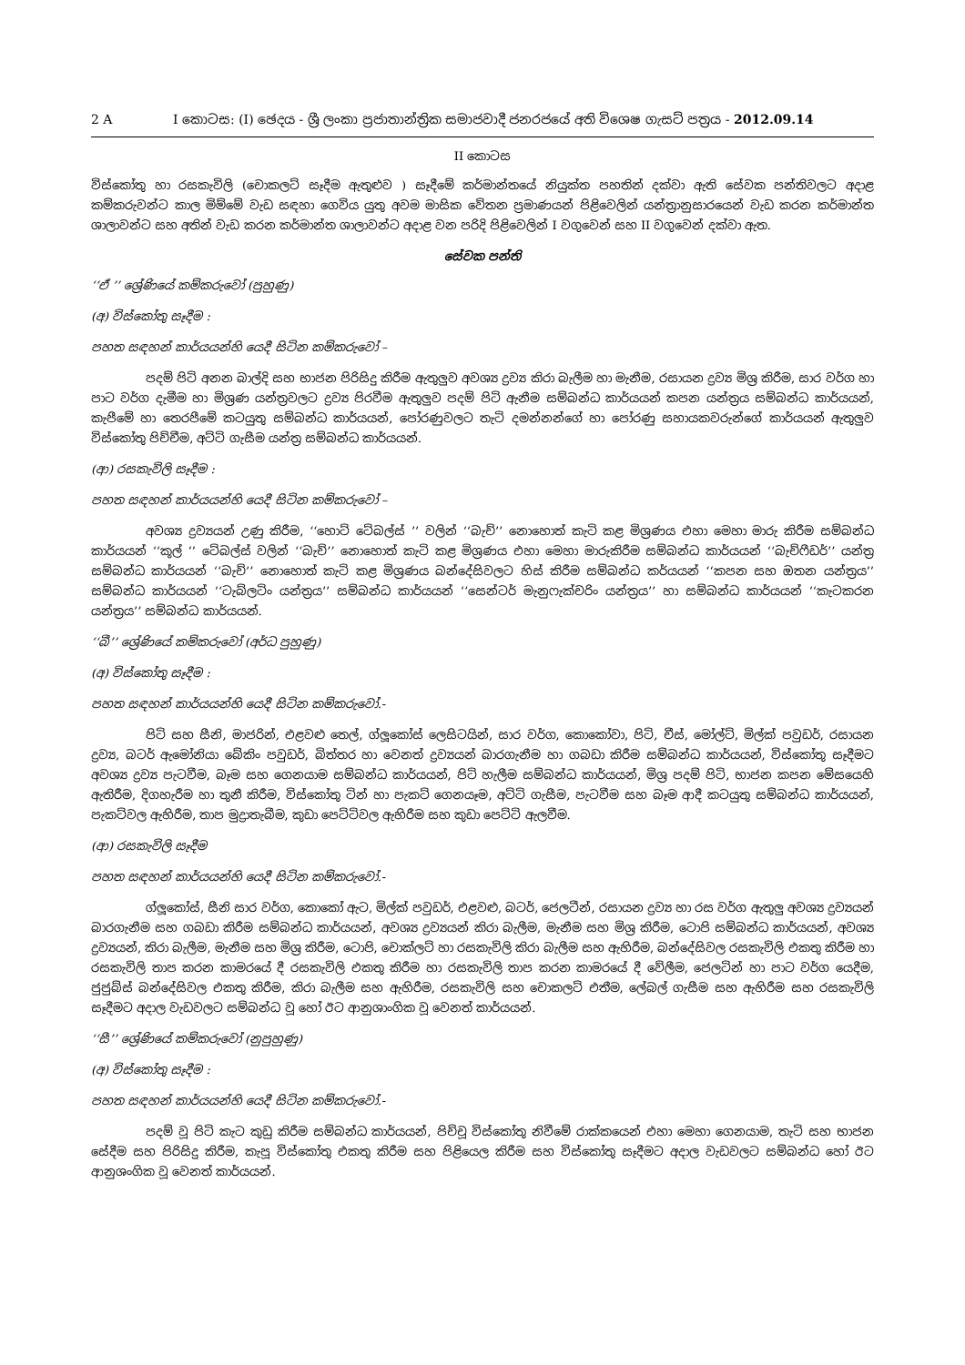2 A I කොටස: (I) ඡෙදය - ශ්‍රී ලංකා ප්‍රජාතාන්ත්‍රික සමාජවාදී ජනරජයේ අති විශෙෂ ගැසට් පත්‍රය - 2012.09.14
II කොටස
විස්කෝතු හා රසකැවිලි (චොකලට් සෑදීම ඇතුළුව ) සෑදීමේ කර්මාන්තයේ නියුක්ත පහතින් දක්වා ඇති සේවක පන්තිවලට අදාළ කම්කරුවන්ට කාල මිම්මේ වැඩ සඳහා ගෙවිය යුතු අවම මාසික වේතන ප්‍රමාණයන් පිළිවෙලින් යන්ත්‍රානුසාරයෙන් වැඩ කරන කර්මාන්ත ශාලාවන්ට සහ අතින් වැඩ කරන කර්මාන්ත ශාලාවන්ට අදාළ වන පරිදි පිළිවෙලින් I වගුවෙන් සහ II වගුවෙන් දක්වා ඇත.
සේවක පන්ති
‘‘ඒ ’’ ශ්‍රේණියේ කම්කරුවෝ (පුහුණු)
(අ) විස්කෝතු සෑදීම :
පහත සඳහන් කාර්යයන්හි යෙදී සිටින කම්කරුවෝ –
පදම් පිටි අනන බාල්දි සහ භාජන පිරිසිදු කිරීම ඇතුලුව අවශ්‍ය ද්‍රව්‍ය කිරා බැලීම හා මැනීම, රසායන ද්‍රව්‍ය මිශ්‍ර කිරීම, සාර වර්ග හා පාට වර්ග දැමීම හා මිශ්‍රණ යන්ත්‍රවලට ද්‍රව්‍ය පිරවීම ඇතුලුව පදම් පිටි ඇනීම සම්බන්ධ කාර්යයන් කපන යන්ත්‍රය සම්බන්ධ කාර්යයන්, කැපීමේ හා තෙරපීමේ කටයුතු සම්බන්ධ කාර්යයන්, පෝරණුවලට තැටි දමන්නන්ගේ හා පෝරණු සහායකවරුන්ගේ කාර්යයන් ඇතුලුව විස්කෝතු පිච්චීම, අට්ටි ගැසීම යන්ත්‍ර සම්බන්ධ කාර්යයන්.
(ආ) රසකැවිලි සෑදීම :
පහත සඳහන් කාර්යයන්හි යෙදී සිටින කම්කරුවෝ –
අවශ්‍ය ද්‍රව්‍යයන් උණු කිරීම, ‘‘හොට් ටේබල්ස් ’’ වලින් ‘‘බැච්’’ නොහොත් කැටි කළ මිශ්‍රණය එහා මෙහා මාරු කිරීම සම්බන්ධ කාර්යයන් ‘‘කූල් ’’ ටේබල්ස් වලින් ‘‘බැච්’’ නොහොත් කැටි කළ මිශ්‍රණය එහා මෙහා මාරුකිරීම සම්බන්ධ කාර්යයන් ‘‘බැච්ෆීඩර්’’ යන්ත්‍ර සම්බන්ධ කාර්යයන් ‘‘බැච්’’ නොහොත් කැටි කළ මිශ්‍රණය බන්දේසිවලට හිස් කිරීම සම්බන්ධ කර්යයන් ‘‘කපන සහ ඔතන යන්ත්‍රය’’ සම්බන්ධ කාර්යයන් ‘‘ටැබ්ලටිං යන්ත්‍රය’’ සම්බන්ධ කාර්යයන් ‘‘සෙන්ටර් මැනුෆැක්චරිං යන්ත්‍රය’’ හා සම්බන්ධ කාර්යයන් ‘‘කැටකරන යන්ත්‍රය’’ සම්බන්ධ කාර්යයන්.
‘‘බී’’ ශ්‍රේණියේ කම්කරුවෝ (අර්ධ පුහුණු)
(අ) විස්කෝතු සෑදීම :
පහත සඳහන් කාර්යයන්හි යෙදී සිටින කම්කරුවෝ.-
පිටි සහ සීනි, මාජරින්, එළවළු තෙල්, ග්ලූකෝස් ලෙසිටයින්, සාර වර්ග, කොකෝවා, පිටි, චීස්, මෝල්ට්, මිල්ක් පවුඩර්, රසායන ද්‍රව්‍ය, බටර් ඇමෝනියා බේකිං පවුඩර්, බිත්තර හා වෙනත් ද්‍රව්‍යයන් බාරගැනීම හා ගබඩා කිරීම සම්බන්ධ කාර්යයන්, විස්කෝතු සෑදීමට අවශ්‍ය ද්‍රව්‍ය පැටවීම, බෑම සහ ගෙනයාම සම්බන්ධ කාර්යයන්, පිටි හැලීම සම්බන්ධ කාර්යයන්, මිශ්‍ර පදම් පිටි, භාජන කපන මේසයෙහි ඇතිරීම, දිගහැරීම හා තුනී කිරීම, විස්කෝතු ටින් හා පැකට් ගෙනයෑම, අට්ටි ගැසීම, පැටවීම සහ බෑම ආදී කටයුතු සම්බන්ධ කාර්යයන්, පැකට්වල ඇහිරීම, තාප මුද්‍රාතැබීම, කුඩා පෙට්ටිවල ඇහිරීම සහ කුඩා පෙට්ටි ඇලවීම.
(ආ) රසකැවිලි සෑදීම
පහත සඳහන් කාර්යයන්හි යෙදී සිටින කම්කරුවෝ.-
ග්ලූකෝස්, සීනි සාර වර්ග, කොකෝ ඇට, මිල්ක් පවුඩර්, එළවළු, බටර්, ජෙලටීන්, රසායන ද්‍රව්‍ය හා රස වර්ග ඇතුලු අවශ්‍ය ද්‍රව්‍යයන් බාරගැනීම සහ ගබඩා කිරීම සම්බන්ධ කාර්යයන්, අවශ්‍ය ද්‍රව්‍යයන් කිරා බැලීම, මැනීම සහ මිශ්‍ර කිරීම, ටොපි සම්බන්ධ කාර්යයන්, අවශ්‍ය ද්‍රව්‍යයන්, කිරා බැලීම, මැනීම සහ මිශ්‍ර කිරීම, ටොපි, චොක්ලට් හා රසකැවිලි කිරා බැලීම සහ ඇහිරීම, බන්දේසිවල රසකැවිලි එකතු කිරීම හා රසකැවිලි තාප කරන කාමරයේ දී රසකැවිලි එකතු කිරීම හා රසකැවිලි තාප කරන කාමරයේ දී වේලීම, ජෙලටින් හා පාට වර්ග යෙදීම, ජුජුබ්ස් බන්දේසිවල එකතු කිරීම, කිරා බැලීම සහ ඇහිරීම, රසකැවිලි සහ චොකලට් එතීම, ලේබල් ගැසීම සහ ඇහිරීම සහ රසකැවිලි සෑදීමට අදාල වැඩවලට සම්බන්ධ වූ හෝ ඊට ආනුශාංගික වූ වෙනත් කාර්යයන්.
‘‘සී’’ ශ්‍රේණියේ කම්කරුවෝ (නුපුහුණු)
(අ) විස්කෝතු සෑදීම :
පහත සඳහන් කාර්යයන්හි යෙදී සිටින කම්කරුවෝ.-
පදම් වූ පිටි කැට කුඩු කිරීම සම්බන්ධ කාර්යයන්, පිච්චූ විස්කෝතු නිවීමේ රාක්කයෙන් එහා මෙහා ගෙනයාම, තැටි සහ භාජන සේදීම සහ පිරිසිදු කිරීම, කැපූ විස්කෝතු එකතු කිරීම සහ පිළියෙල කිරීම සහ විස්කෝතු සෑදීමට අදාල වැඩවලට සම්බන්ධ හෝ ඊට ආනුශංගික වූ වෙනත් කාර්යයන්.